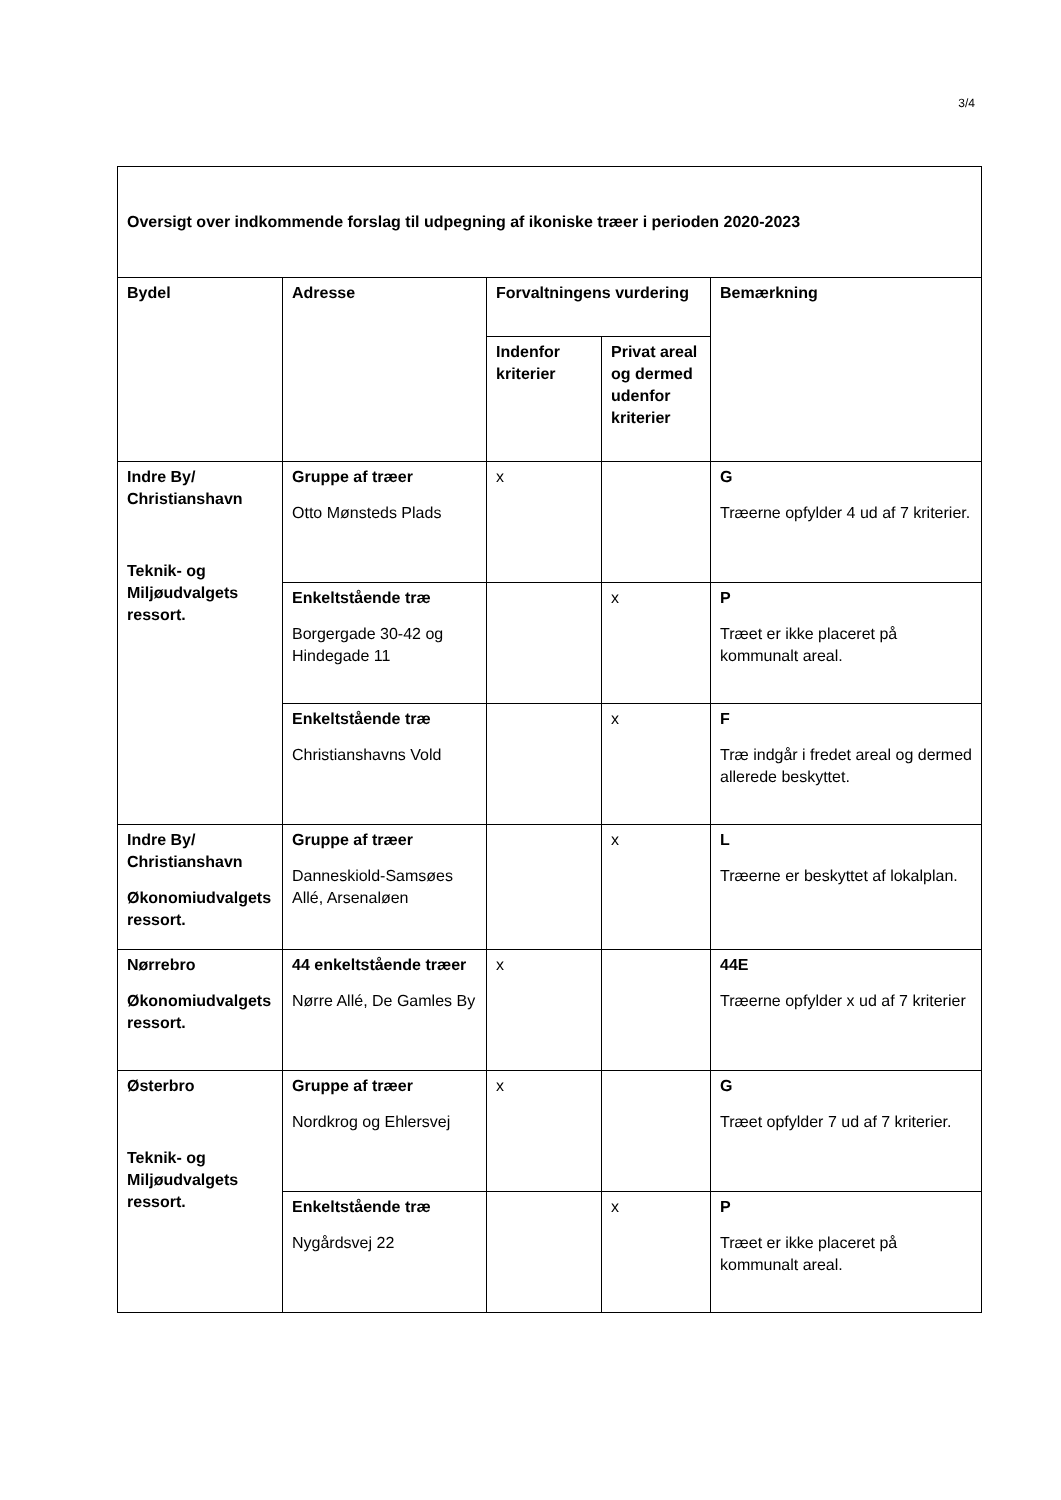3/4
| Oversigt over indkommende forslag til udpegning af ikoniske træer i perioden 2020-2023 | | | | |
| Bydel | Adresse | Forvaltningens vurdering | | Bemærkning |
| | | Indenfor kriterier | Privat areal og dermed udenfor kriterier | |
| Indre By/ Christianshavn Teknik- og Miljøudvalgets ressort. | Gruppe af træer Otto Mønsteds Plads | x | | G Træerne opfylder 4 ud af 7 kriterier. |
| | Enkeltstående træ Borgergade 30-42 og Hindegade 11 | | x | P Træet er ikke placeret på kommunalt areal. |
| | Enkeltstående træ Christianshavns Vold | | x | F Træ indgår i fredet areal og dermed allerede beskyttet. |
| Indre By/ Christianshavn Økonomiudvalgets ressort. | Gruppe af træer Danneskiold-Samsøes Allé, Arsenaløen | | x | L Træerne er beskyttet af lokalplan. |
| Nørrebro Økonomiudvalgets ressort. | 44 enkeltstående træer Nørre Allé, De Gamles By | x | | 44E Træerne opfylder x ud af 7 kriterier |
| Østerbro Teknik- og Miljøudvalgets ressort. | Gruppe af træer Nordkrog og Ehlersvej | x | | G Træet opfylder 7 ud af 7 kriterier. |
| | Enkeltstående træ Nygårdsvej 22 | | x | P Træet er ikke placeret på kommunalt areal. |